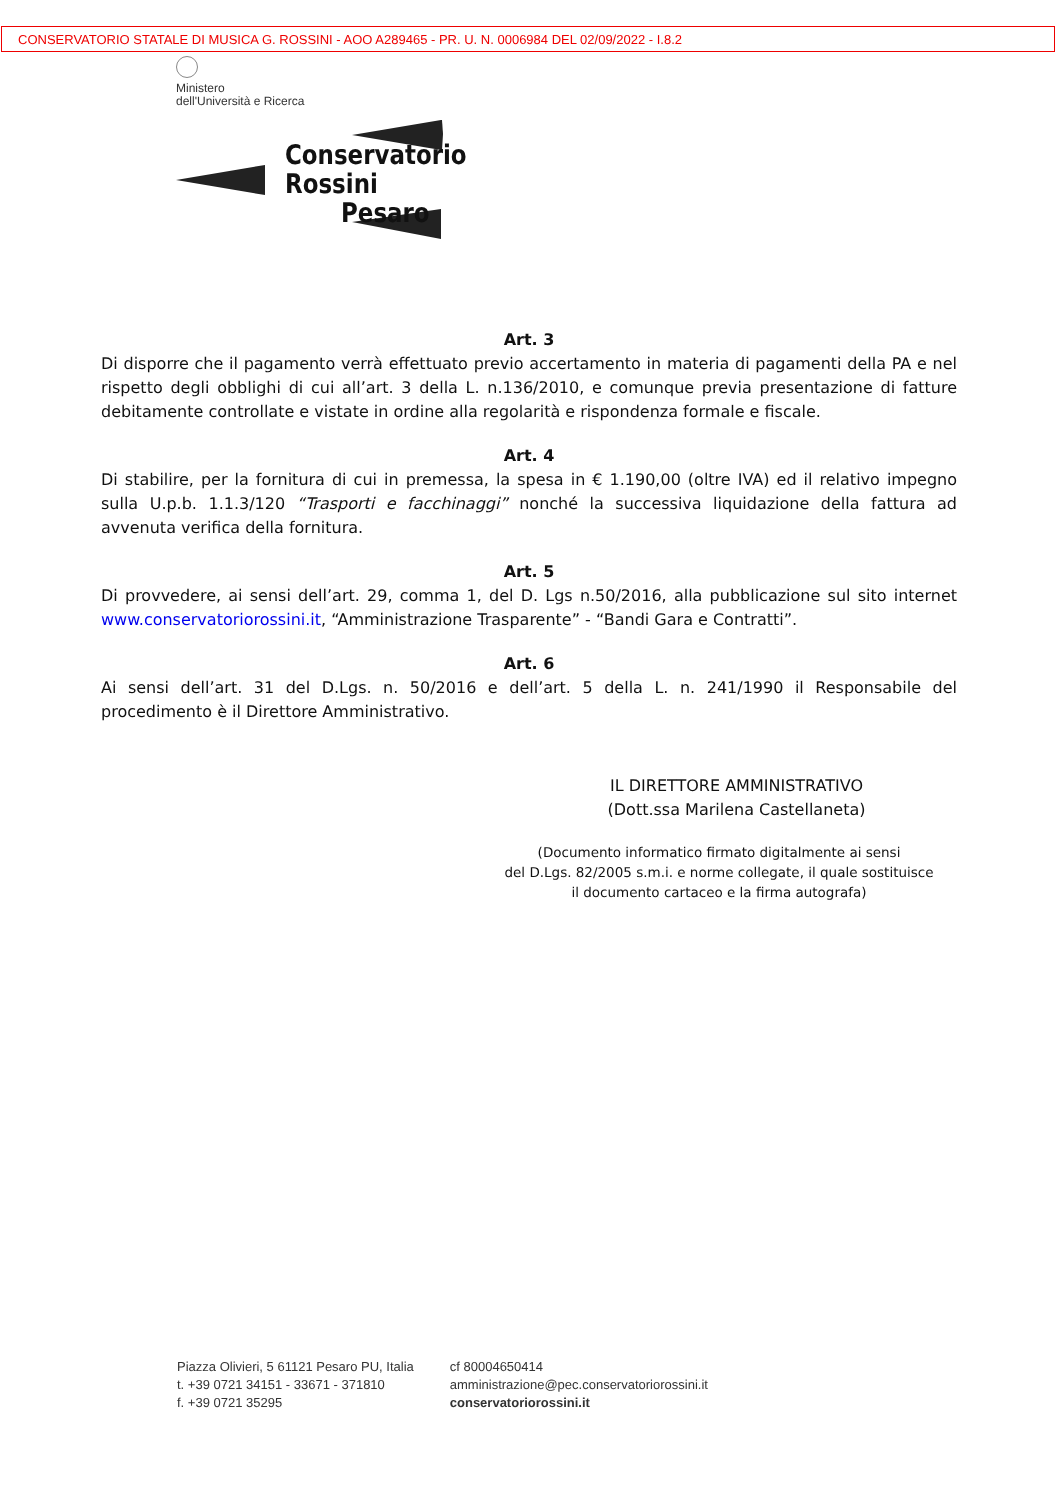CONSERVATORIO STATALE DI MUSICA G. ROSSINI - AOO A289465 - PR. U. N. 0006984 DEL 02/09/2022 - I.8.2
Ministero
dell'Università e Ricerca
Conservatorio
Rossini
Pesaro
Art. 3
Di disporre che il pagamento verrà effettuato previo accertamento in materia di pagamenti della PA e nel rispetto degli obblighi di cui all’art. 3 della L. n.136/2010, e comunque previa presentazione di fatture debitamente controllate e vistate in ordine alla regolarità e rispondenza formale e fiscale.
Art. 4
Di stabilire, per la fornitura di cui in premessa, la spesa in € 1.190,00 (oltre IVA) ed il relativo impegno sulla U.p.b. 1.1.3/120 “Trasporti e facchinaggi” nonché la successiva liquidazione della fattura ad avvenuta verifica della fornitura.
Art. 5
Di provvedere, ai sensi dell’art. 29, comma 1, del D. Lgs n.50/2016, alla pubblicazione sul sito internet www.conservatoriorossini.it, “Amministrazione Trasparente” - “Bandi Gara e Contratti”.
Art. 6
Ai sensi dell’art. 31 del D.Lgs. n. 50/2016 e dell’art. 5 della L. n. 241/1990 il Responsabile del procedimento è il Direttore Amministrativo.
IL DIRETTORE AMMINISTRATIVO
(Dott.ssa Marilena Castellaneta)
(Documento informatico firmato digitalmente ai sensi
del D.Lgs. 82/2005 s.m.i. e norme collegate, il quale sostituisce
il documento cartaceo e la firma autografa)
Piazza Olivieri, 5 61121 Pesaro PU, Italia
t. +39 0721 34151 - 33671 - 371810
f. +39 0721 35295
cf 80004650414
amministrazione@pec.conservatoriorossini.it
conservatoriorossini.it